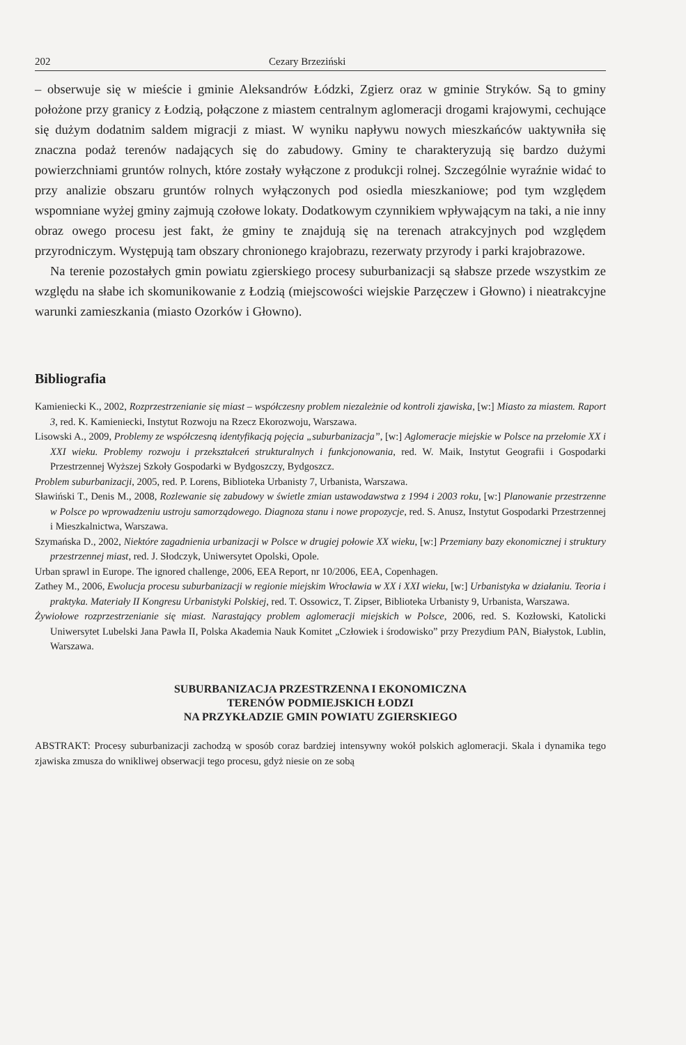202 Cezary Brzeziński
– obserwuje się w mieście i gminie Aleksandrów Łódzki, Zgierz oraz w gminie Stryków. Są to gminy położone przy granicy z Łodzią, połączone z miastem centralnym aglomeracji drogami krajowymi, cechujące się dużym dodatnim saldem migracji z miast. W wyniku napływu nowych mieszkańców uaktywniła się znaczna podaż terenów nadających się do zabudowy. Gminy te charakteryzują się bardzo dużymi powierzchniami gruntów rolnych, które zostały wyłączone z produkcji rolnej. Szczególnie wyraźnie widać to przy analizie obszaru gruntów rolnych wyłączonych pod osiedla mieszkaniowe; pod tym względem wspomniane wyżej gminy zajmują czołowe lokaty. Dodatkowym czynnikiem wpływającym na taki, a nie inny obraz owego procesu jest fakt, że gminy te znajdują się na terenach atrakcyjnych pod względem przyrodniczym. Występują tam obszary chronionego krajobrazu, rezerwaty przyrody i parki krajobrazowe.
Na terenie pozostałych gmin powiatu zgierskiego procesy suburbanizacji są słabsze przede wszystkim ze względu na słabe ich skomunikowanie z Łodzią (miejscowości wiejskie Parzęczew i Głowno) i nieatrakcyjne warunki zamieszkania (miasto Ozorków i Głowno).
Bibliografia
Kamieniecki K., 2002, Rozprzestrzenianie się miast – współczesny problem niezależnie od kontroli zjawiska, [w:] Miasto za miastem. Raport 3, red. K. Kamieniecki, Instytut Rozwoju na Rzecz Ekorozwoju, Warszawa.
Lisowski A., 2009, Problemy ze współczesną identyfikacją pojęcia „suburbanizacja”, [w:] Aglomeracje miejskie w Polsce na przełomie XX i XXI wieku. Problemy rozwoju i przekształceń strukturalnych i funkcjonowania, red. W. Maik, Instytut Geografii i Gospodarki Przestrzennej Wyższej Szkoły Gospodarki w Bydgoszczy, Bydgoszcz.
Problem suburbanizacji, 2005, red. P. Lorens, Biblioteka Urbanisty 7, Urbanista, Warszawa.
Sławiński T., Denis M., 2008, Rozlewanie się zabudowy w świetle zmian ustawodawstwa z 1994 i 2003 roku, [w:] Planowanie przestrzenne w Polsce po wprowadzeniu ustroju samorządowego. Diagnoza stanu i nowe propozycje, red. S. Anusz, Instytut Gospodarki Przestrzennej i Mieszkalnictwa, Warszawa.
Szymańska D., 2002, Niektóre zagadnienia urbanizacji w Polsce w drugiej połowie XX wieku, [w:] Przemiany bazy ekonomicznej i struktury przestrzennej miast, red. J. Słodczyk, Uniwersytet Opolski, Opole.
Urban sprawl in Europe. The ignored challenge, 2006, EEA Report, nr 10/2006, EEA, Copenhagen.
Zathey M., 2006, Ewolucja procesu suburbanizacji w regionie miejskim Wrocławia w XX i XXI wieku, [w:] Urbanistyka w działaniu. Teoria i praktyka. Materiały II Kongresu Urbanistyki Polskiej, red. T. Ossowicz, T. Zipser, Biblioteka Urbanisty 9, Urbanista, Warszawa.
Żywiołowe rozprzestrzenianie się miast. Narastający problem aglomeracji miejskich w Polsce, 2006, red. S. Kozłowski, Katolicki Uniwersytet Lubelski Jana Pawła II, Polska Akademia Nauk Komitet „Człowiek i środowisko” przy Prezydium PAN, Białystok, Lublin, Warszawa.
SUBURBANIZACJA PRZESTRZENNA I EKONOMICZNA
TERENÓW PODMIEJSKICH ŁODZI
NA PRZYKŁADZIE GMIN POWIATU ZGIERSKIEGO
ABSTRAKT: Procesy suburbanizacji zachodzą w sposób coraz bardziej intensywny wokół polskich aglomeracji. Skala i dynamika tego zjawiska zmusza do wnikliwej obserwacji tego procesu, gdyż niesie on ze sobą